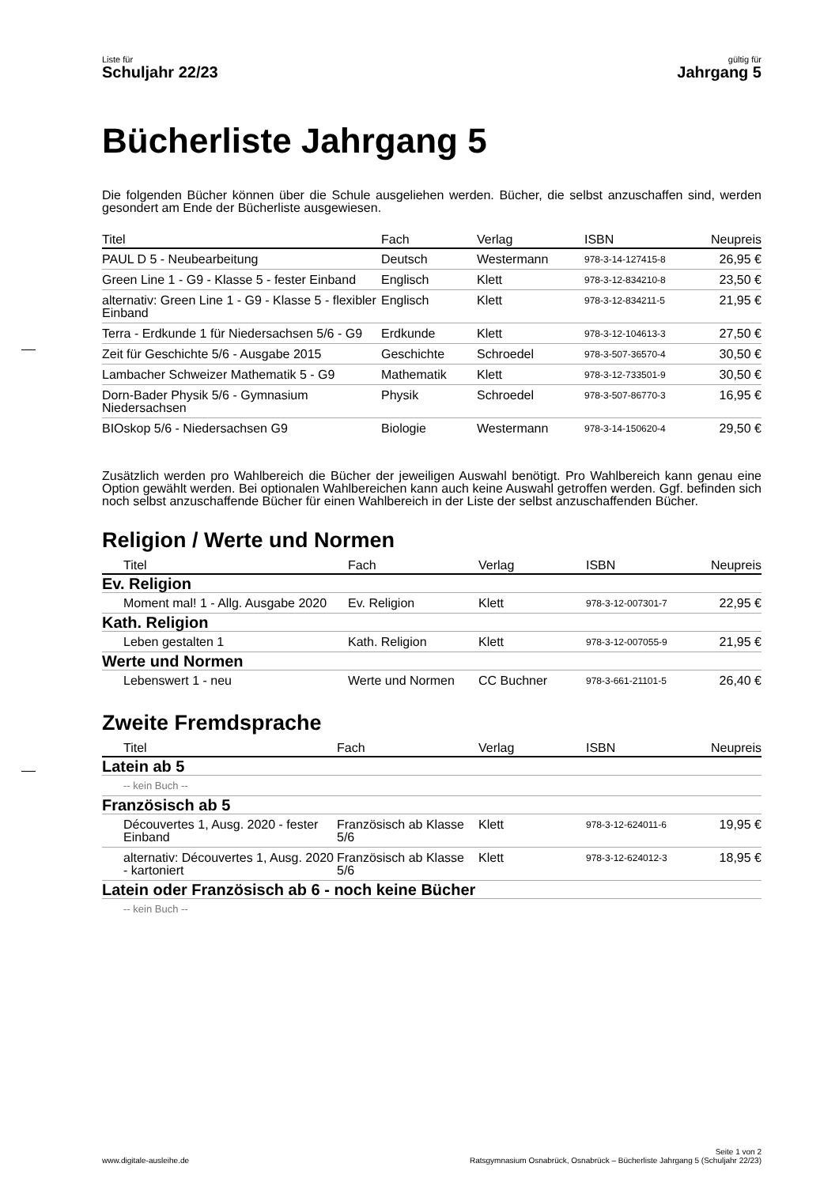Liste für
Schuljahr 22/23
gültig für
Jahrgang 5
Bücherliste Jahrgang 5
Die folgenden Bücher können über die Schule ausgeliehen werden. Bücher, die selbst anzuschaffen sind, werden gesondert am Ende der Bücherliste ausgewiesen.
| Titel | Fach | Verlag | ISBN | Neupreis |
| --- | --- | --- | --- | --- |
| PAUL D 5 - Neubearbeitung | Deutsch | Westermann | 978-3-14-127415-8 | 26,95 € |
| Green Line 1 - G9 - Klasse 5 - fester Einband | Englisch | Klett | 978-3-12-834210-8 | 23,50 € |
| alternativ: Green Line 1 - G9 - Klasse 5 - flexibler Einband | Englisch | Klett | 978-3-12-834211-5 | 21,95 € |
| Terra - Erdkunde 1 für Niedersachsen 5/6 - G9 | Erdkunde | Klett | 978-3-12-104613-3 | 27,50 € |
| Zeit für Geschichte 5/6 - Ausgabe 2015 | Geschichte | Schroedel | 978-3-507-36570-4 | 30,50 € |
| Lambacher Schweizer Mathematik 5 - G9 | Mathematik | Klett | 978-3-12-733501-9 | 30,50 € |
| Dorn-Bader Physik 5/6 - Gymnasium Niedersachsen | Physik | Schroedel | 978-3-507-86770-3 | 16,95 € |
| BIOskop 5/6 - Niedersachsen G9 | Biologie | Westermann | 978-3-14-150620-4 | 29,50 € |
Zusätzlich werden pro Wahlbereich die Bücher der jeweiligen Auswahl benötigt. Pro Wahlbereich kann genau eine Option gewählt werden. Bei optionalen Wahlbereichen kann auch keine Auswahl getroffen werden. Ggf. befinden sich noch selbst anzuschaffende Bücher für einen Wahlbereich in der Liste der selbst anzuschaffenden Bücher.
Religion / Werte und Normen
| Titel | Fach | Verlag | ISBN | Neupreis |
| --- | --- | --- | --- | --- |
| Ev. Religion | | | | |
| Moment mal! 1 - Allg. Ausgabe 2020 | Ev. Religion | Klett | 978-3-12-007301-7 | 22,95 € |
| Kath. Religion | | | | |
| Leben gestalten 1 | Kath. Religion | Klett | 978-3-12-007055-9 | 21,95 € |
| Werte und Normen | | | | |
| Lebenswert 1 - neu | Werte und Normen | CC Buchner | 978-3-661-21101-5 | 26,40 € |
Zweite Fremdsprache
| Titel | Fach | Verlag | ISBN | Neupreis |
| --- | --- | --- | --- | --- |
| Latein ab 5 | | | | |
| -- kein Buch -- | | | | |
| Französisch ab 5 | | | | |
| Découvertes 1, Ausg. 2020 - fester Einband | Französisch ab Klasse 5/6 | Klett | 978-3-12-624011-6 | 19,95 € |
| alternativ: Découvertes 1, Ausg. 2020 - kartoniert | Französisch ab Klasse 5/6 | Klett | 978-3-12-624012-3 | 18,95 € |
| Latein oder Französisch ab 6 - noch keine Bücher | | | | |
| -- kein Buch -- | | | | |
www.digitale-ausleihe.de
Seite 1 von 2
Ratsgymnasium Osnabrück, Osnabrück – Bücherliste Jahrgang 5 (Schuljahr 22/23)